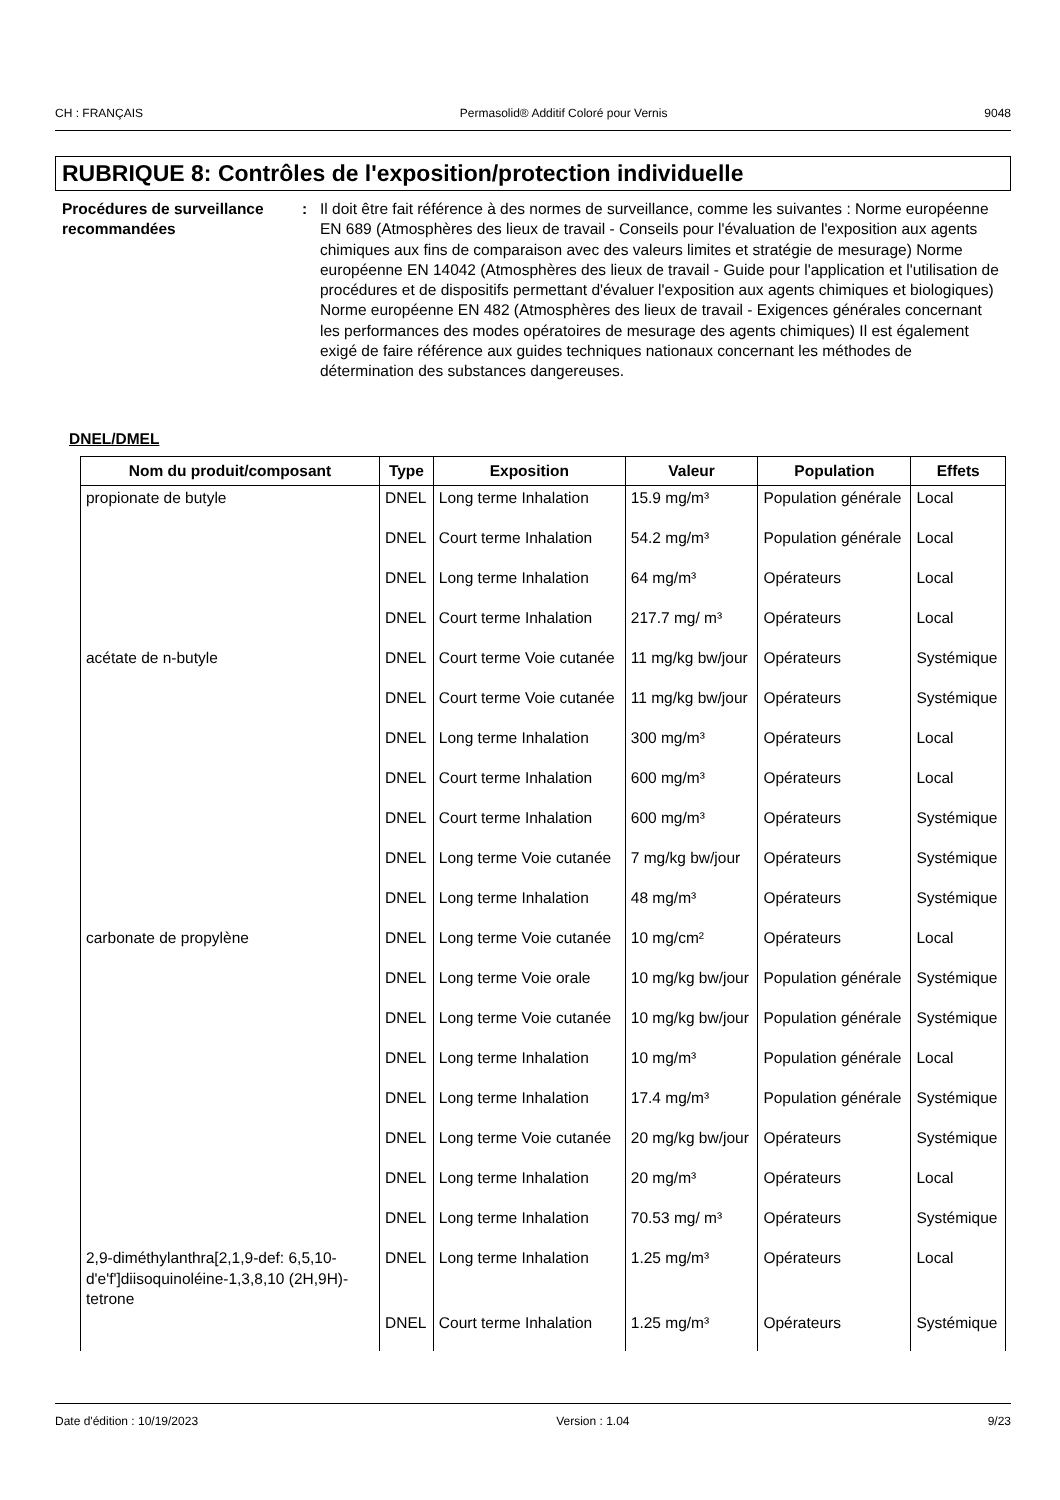CH : FRANÇAIS Permasolid® Additif Coloré pour Vernis 9048
RUBRIQUE 8: Contrôles de l'exposition/protection individuelle
Procédures de surveillance recommandées
: Il doit être fait référence à des normes de surveillance, comme les suivantes : Norme européenne EN 689 (Atmosphères des lieux de travail - Conseils pour l'évaluation de l'exposition aux agents chimiques aux fins de comparaison avec des valeurs limites et stratégie de mesurage) Norme européenne EN 14042 (Atmosphères des lieux de travail - Guide pour l'application et l'utilisation de procédures et de dispositifs permettant d'évaluer l'exposition aux agents chimiques et biologiques) Norme européenne EN 482 (Atmosphères des lieux de travail - Exigences générales concernant les performances des modes opératoires de mesurage des agents chimiques) Il est également exigé de faire référence aux guides techniques nationaux concernant les méthodes de détermination des substances dangereuses.
DNEL/DMEL
| Nom du produit/composant | Type | Exposition | Valeur | Population | Effets |
| --- | --- | --- | --- | --- | --- |
| propionate de butyle | DNEL | Long terme Inhalation | 15.9 mg/m³ | Population générale | Local |
| | DNEL | Court terme Inhalation | 54.2 mg/m³ | Population générale | Local |
| | DNEL | Long terme Inhalation | 64 mg/m³ | Opérateurs | Local |
| | DNEL | Court terme Inhalation | 217.7 mg/ m³ | Opérateurs | Local |
| acétate de n-butyle | DNEL | Court terme Voie cutanée | 11 mg/kg bw/jour | Opérateurs | Systémique |
| | DNEL | Court terme Voie cutanée | 11 mg/kg bw/jour | Opérateurs | Systémique |
| | DNEL | Long terme Inhalation | 300 mg/m³ | Opérateurs | Local |
| | DNEL | Court terme Inhalation | 600 mg/m³ | Opérateurs | Local |
| | DNEL | Court terme Inhalation | 600 mg/m³ | Opérateurs | Systémique |
| | DNEL | Long terme Voie cutanée | 7 mg/kg bw/jour | Opérateurs | Systémique |
| | DNEL | Long terme Inhalation | 48 mg/m³ | Opérateurs | Systémique |
| carbonate de propylène | DNEL | Long terme Voie cutanée | 10 mg/cm² | Opérateurs | Local |
| | DNEL | Long terme Voie orale | 10 mg/kg bw/jour | Population générale | Systémique |
| | DNEL | Long terme Voie cutanée | 10 mg/kg bw/jour | Population générale | Systémique |
| | DNEL | Long terme Inhalation | 10 mg/m³ | Population générale | Local |
| | DNEL | Long terme Inhalation | 17.4 mg/m³ | Population générale | Systémique |
| | DNEL | Long terme Voie cutanée | 20 mg/kg bw/jour | Opérateurs | Systémique |
| | DNEL | Long terme Inhalation | 20 mg/m³ | Opérateurs | Local |
| | DNEL | Long terme Inhalation | 70.53 mg/ m³ | Opérateurs | Systémique |
| 2,9-diméthylanthra[2,1,9-def: 6,5,10-d'e'f']diisoquinoléine-1,3,8,10 (2H,9H)-tetrone | DNEL | Long terme Inhalation | 1.25 mg/m³ | Opérateurs | Local |
| | DNEL | Court terme Inhalation | 1.25 mg/m³ | Opérateurs | Systémique |
Date d'édition : 10/19/2023 Version : 1.04 9/23